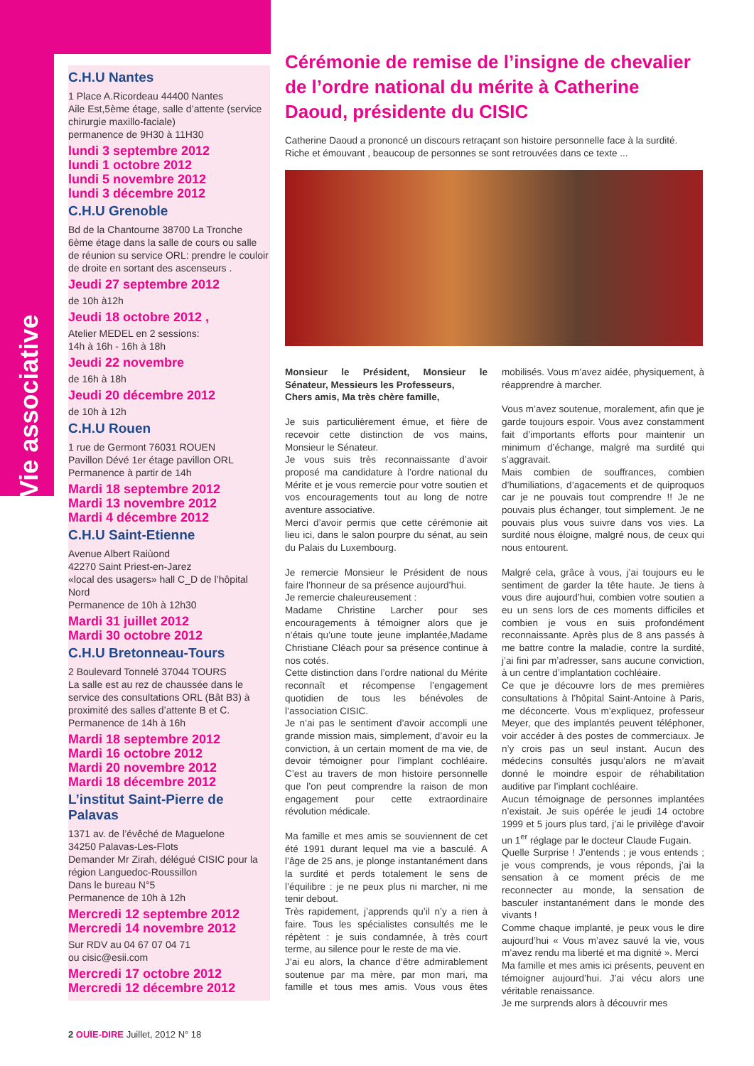Vie associative
C.H.U Nantes
1 Place A.Ricordeau 44400 Nantes
Aile Est,5ème étage, salle d’attente (service chirurgie maxillo-faciale)
permanence de 9H30 à 11H30
lundi 3 septembre 2012
lundi 1 octobre 2012
lundi 5 novembre 2012
lundi 3 décembre 2012
C.H.U Grenoble
Bd de la Chantourne 38700 La Tronche
6ème étage dans la salle de cours ou salle de réunion su service ORL: prendre le couloir de droite en sortant des ascenseurs .
Jeudi 27 septembre 2012
de 10h à12h
Jeudi 18 octobre 2012 ,
Atelier MEDEL en 2 sessions:
14h à 16h - 16h à 18h
Jeudi 22 novembre
de 16h à 18h
Jeudi 20 décembre 2012
de 10h à 12h
C.H.U Rouen
1 rue de Germont 76031 ROUEN
Pavillon Dévé 1er étage pavillon ORL
Permanence à partir de 14h
Mardi 18 septembre 2012
Mardi 13 novembre 2012
Mardi 4 décembre 2012
C.H.U Saint-Etienne
Avenue Albert Raiùond
42270 Saint Priest-en-Jarez
«local des usagers» hall C_D de l’hôpital Nord
Permanence de 10h à 12h30
Mardi 31 juillet 2012
Mardi 30 octobre 2012
C.H.U Bretonneau-Tours
2 Boulevard Tonnelé 37044 TOURS
La salle est au rez de chaussée dans le service des consultations ORL (Bât B3) à proximité des salles d’attente B et C. Permanence de 14h à 16h
Mardi 18 septembre 2012
Mardi 16 octobre 2012
Mardi 20 novembre 2012
Mardi 18 décembre 2012
L’institut Saint-Pierre de Palavas
1371 av. de l’évêché de Maguelone
34250 Palavas-Les-Flots
Demander Mr Zirah, délégué CISIC pour la région Languedoc-Roussillon
Dans le bureau N°5
Permanence de 10h à 12h
Mercredi 12 septembre 2012
Mercredi 14 novembre 2012
Sur RDV au 04 67 07 04 71
ou cisic@esii.com
Mercredi 17 octobre 2012
Mercredi 12 décembre 2012
Cérémonie de remise de l’insigne de chevalier de l’ordre national du mérite à Catherine Daoud, présidente du CISIC
Catherine Daoud a prononcé un discours retraçant son histoire personnelle face à la surdité. Riche et émouvant , beaucoup de personnes se sont retrouvées dans ce texte ...
Monsieur le Président, Monsieur le Sénateur, Messieurs les Professeurs,
Chers amis, Ma très chère famille,
Je suis particulièrement émue, et fière de recevoir cette distinction de vos mains, Monsieur le Sénateur.
Je vous suis très reconnaissante d’avoir proposé ma candidature à l’ordre national du Mérite et je vous remercie pour votre soutien et vos encouragements tout au long de notre aventure associative.
Merci d’avoir permis que cette cérémonie ait lieu ici, dans le salon pourpre du sénat, au sein du Palais du Luxembourg.
Je remercie Monsieur le Président de nous faire l’honneur de sa présence aujourd’hui.
Je remercie chaleureusement :
Madame Christine Larcher pour ses encouragements à témoigner alors que je n’étais qu’une toute jeune implantée,Madame Christiane Cléach pour sa présence continue à nos cotés.
Cette distinction dans l’ordre national du Mérite reconnaît et récompense l’engagement quotidien de tous les bénévoles de l’association CISIC.
Je n’ai pas le sentiment d’avoir accompli une grande mission mais, simplement, d’avoir eu la conviction, à un certain moment de ma vie, de devoir témoigner pour l’implant cochléaire. C’est au travers de mon histoire personnelle que l’on peut comprendre la raison de mon engagement pour cette extraordinaire révolution médicale.
Ma famille et mes amis se souviennent de cet été 1991 durant lequel ma vie a basculé. A l’âge de 25 ans, je plonge instantanément dans la surdité et perds totalement le sens de l’équilibre : je ne peux plus ni marcher, ni me tenir debout.
Très rapidement, j’apprends qu’il n’y a rien à faire. Tous les spécialistes consultés me le répètent : je suis condamnée, à très court terme, au silence pour le reste de ma vie.
J’ai eu alors, la chance d’être admirablement soutenue par ma mère, par mon mari, ma famille et tous mes amis. Vous vous êtes mobilisés. Vous m’avez aidée, physiquement, à réapprendre à marcher.
Vous m’avez soutenue, moralement, afin que je garde toujours espoir. Vous avez constamment fait d’importants efforts pour maintenir un minimum d’échange, malgré ma surdité qui s’aggravait.
Mais combien de souffrances, combien d’humiliations, d’agacements et de quiproquos car je ne pouvais tout comprendre !! Je ne pouvais plus échanger, tout simplement. Je ne pouvais plus vous suivre dans vos vies. La surdité nous éloigne, malgré nous, de ceux qui nous entourent.
Malgré cela, grâce à vous, j’ai toujours eu le sentiment de garder la tête haute. Je tiens à vous dire aujourd’hui, combien votre soutien a eu un sens lors de ces moments difficiles et combien je vous en suis profondément reconnaissante. Après plus de 8 ans passés à me battre contre la maladie, contre la surdité, j’ai fini par m’adresser, sans aucune conviction, à un centre d’implantation cochléaire.
Ce que je découvre lors de mes premières consultations à l’hôpital Saint-Antoine à Paris, me déconcerte. Vous m’expliquez, professeur Meyer, que des implantés peuvent téléphoner, voir accéder à des postes de commerciaux. Je n’y crois pas un seul instant. Aucun des médecins consultés jusqu’alors ne m’avait donné le moindre espoir de réhabilitation auditive par l’implant cochléaire.
Aucun témoignage de personnes implantées n’existait. Je suis opérée le jeudi 14 octobre 1999 et 5 jours plus tard, j’ai le privilège d’avoir un 1<sup>er</sup> réglage par le docteur Claude Fugain.
Quelle Surprise ! J’entends ; je vous entends ; je vous comprends, je vous réponds, j’ai la sensation à ce moment précis de me reconnecter au monde, la sensation de basculer instantanément dans le monde des vivants !
Comme chaque implanté, je peux vous le dire aujourd’hui « Vous m’avez sauvé la vie, vous m’avez rendu ma liberté et ma dignité ». Merci
Ma famille et mes amis ici présents, peuvent en témoigner aujourd’hui. J’ai vécu alors une véritable renaissance.
Je me surprends alors à découvrir mes
2 OUÏE-DIRE Juillet, 2012 N° 18